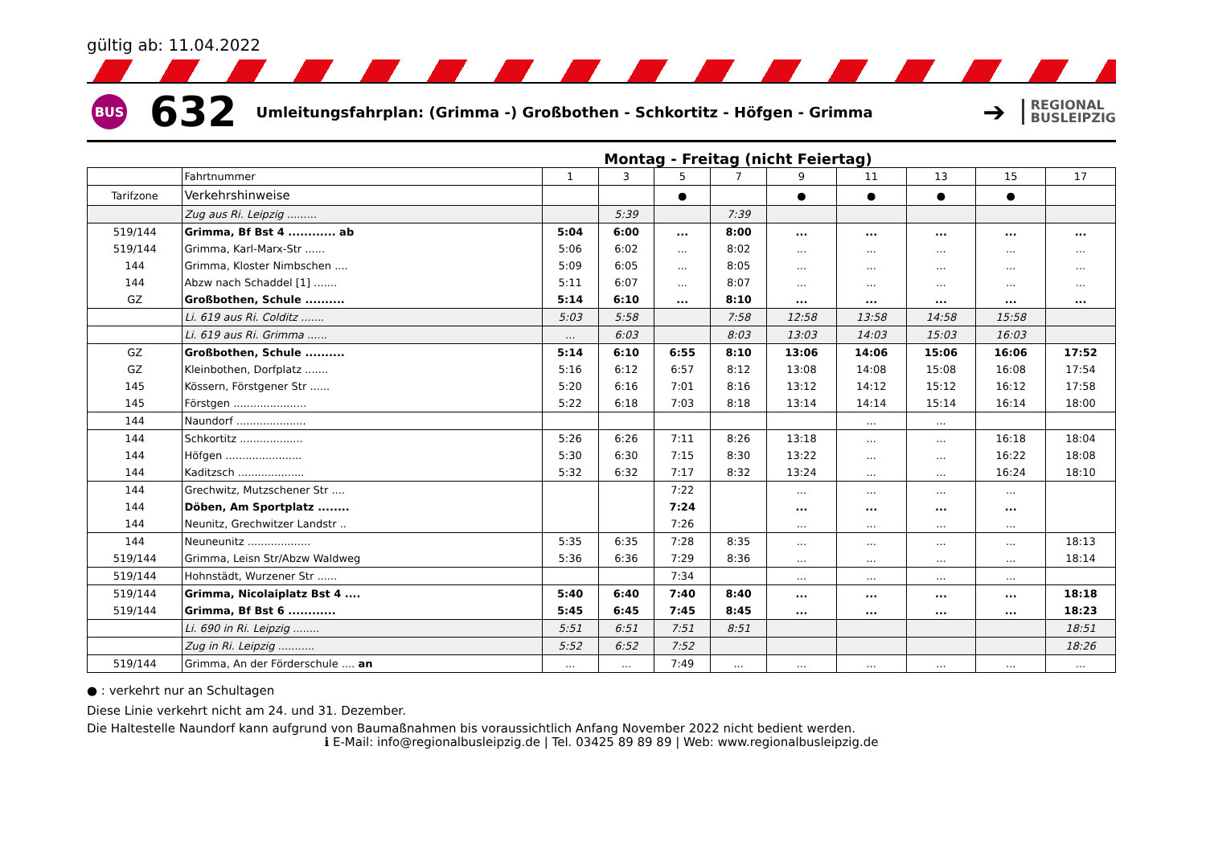gültig ab: 11.04.2022
BUS
632
Umleitungsfahrplan: (Grimma -) Großbothen - Schkortitz - Höfgen - Grimma
➔
REGIONAL
BUSLEIPZIG
Montag - Freitag (nicht Feiertag)
| | Fahrtnummer | 1 | 3 | 5 | 7 | 9 | 11 | 13 | 15 | 17 |
| Tarifzone | Verkehrshinweise | | | ● | | ● | ● | ● | ● | |
| | Zug aus Ri. Leipzig ......... | | 5:39 | | 7:39 | | | | | |
| 519/144 | Grimma, Bf Bst 4 ............ ab | 5:04 | 6:00 | ... | 8:00 | ... | ... | ... | ... | ... |
| 519/144 | Grimma, Karl-Marx-Str ...... | 5:06 | 6:02 | ... | 8:02 | ... | ... | ... | ... | ... |
| 144 | Grimma, Kloster Nimbschen .... | 5:09 | 6:05 | ... | 8:05 | ... | ... | ... | ... | ... |
| 144 | Abzw nach Schaddel [1] ....... | 5:11 | 6:07 | ... | 8:07 | ... | ... | ... | ... | ... |
| GZ | Großbothen, Schule .......... | 5:14 | 6:10 | ... | 8:10 | ... | ... | ... | ... | ... |
| | Li. 619 aus Ri. Colditz ....... | 5:03 | 5:58 | | 7:58 | 12:58 | 13:58 | 14:58 | 15:58 | |
| | Li. 619 aus Ri. Grimma ...... | ... | 6:03 | | 8:03 | 13:03 | 14:03 | 15:03 | 16:03 | |
| GZ | Großbothen, Schule .......... | 5:14 | 6:10 | 6:55 | 8:10 | 13:06 | 14:06 | 15:06 | 16:06 | 17:52 |
| GZ | Kleinbothen, Dorfplatz ....... | 5:16 | 6:12 | 6:57 | 8:12 | 13:08 | 14:08 | 15:08 | 16:08 | 17:54 |
| 145 | Kössern, Förstgener Str ...... | 5:20 | 6:16 | 7:01 | 8:16 | 13:12 | 14:12 | 15:12 | 16:12 | 17:58 |
| 145 | Förstgen ...................... | 5:22 | 6:18 | 7:03 | 8:18 | 13:14 | 14:14 | 15:14 | 16:14 | 18:00 |
| 144 | Naundorf ..................... | | | | | | ... | ... | | |
| 144 | Schkortitz ................... | 5:26 | 6:26 | 7:11 | 8:26 | 13:18 | ... | ... | 16:18 | 18:04 |
| 144 | Höfgen ....................... | 5:30 | 6:30 | 7:15 | 8:30 | 13:22 | ... | ... | 16:22 | 18:08 |
| 144 | Kaditzsch .................... | 5:32 | 6:32 | 7:17 | 8:32 | 13:24 | ... | ... | 16:24 | 18:10 |
| 144 | Grechwitz, Mutzschener Str .... | | | 7:22 | | ... | ... | ... | ... | |
| 144 | Döben, Am Sportplatz ........ | | | 7:24 | | ... | ... | ... | ... | |
| 144 | Neunitz, Grechwitzer Landstr .. | | | 7:26 | | ... | ... | ... | ... | |
| 144 | Neuneunitz ................... | 5:35 | 6:35 | 7:28 | 8:35 | ... | ... | ... | ... | 18:13 |
| 519/144 | Grimma, Leisn Str/Abzw Waldweg | 5:36 | 6:36 | 7:29 | 8:36 | ... | ... | ... | ... | 18:14 |
| 519/144 | Hohnstädt, Wurzener Str ...... | | | 7:34 | | ... | ... | ... | ... | |
| 519/144 | Grimma, Nicolaiplatz Bst 4 .... | 5:40 | 6:40 | 7:40 | 8:40 | ... | ... | ... | ... | 18:18 |
| 519/144 | Grimma, Bf Bst 6 ............ | 5:45 | 6:45 | 7:45 | 8:45 | ... | ... | ... | ... | 18:23 |
| | Li. 690 in Ri. Leipzig ........ | 5:51 | 6:51 | 7:51 | 8:51 | | | | | 18:51 |
| | Zug in Ri. Leipzig ........... | 5:52 | 6:52 | 7:52 | | | | | | 18:26 |
| 519/144 | Grimma, An der Förderschule .... an | ... | ... | 7:49 | ... | ... | ... | ... | ... | ... |
● : verkehrt nur an Schultagen
Diese Linie verkehrt nicht am 24. und 31. Dezember.
Die Haltestelle Naundorf kann aufgrund von Baumaßnahmen bis voraussichtlich Anfang November 2022 nicht bedient werden.
ℹ E-Mail: info@regionalbusleipzig.de | Tel. 03425 89 89 89 | Web: www.regionalbusleipzig.de